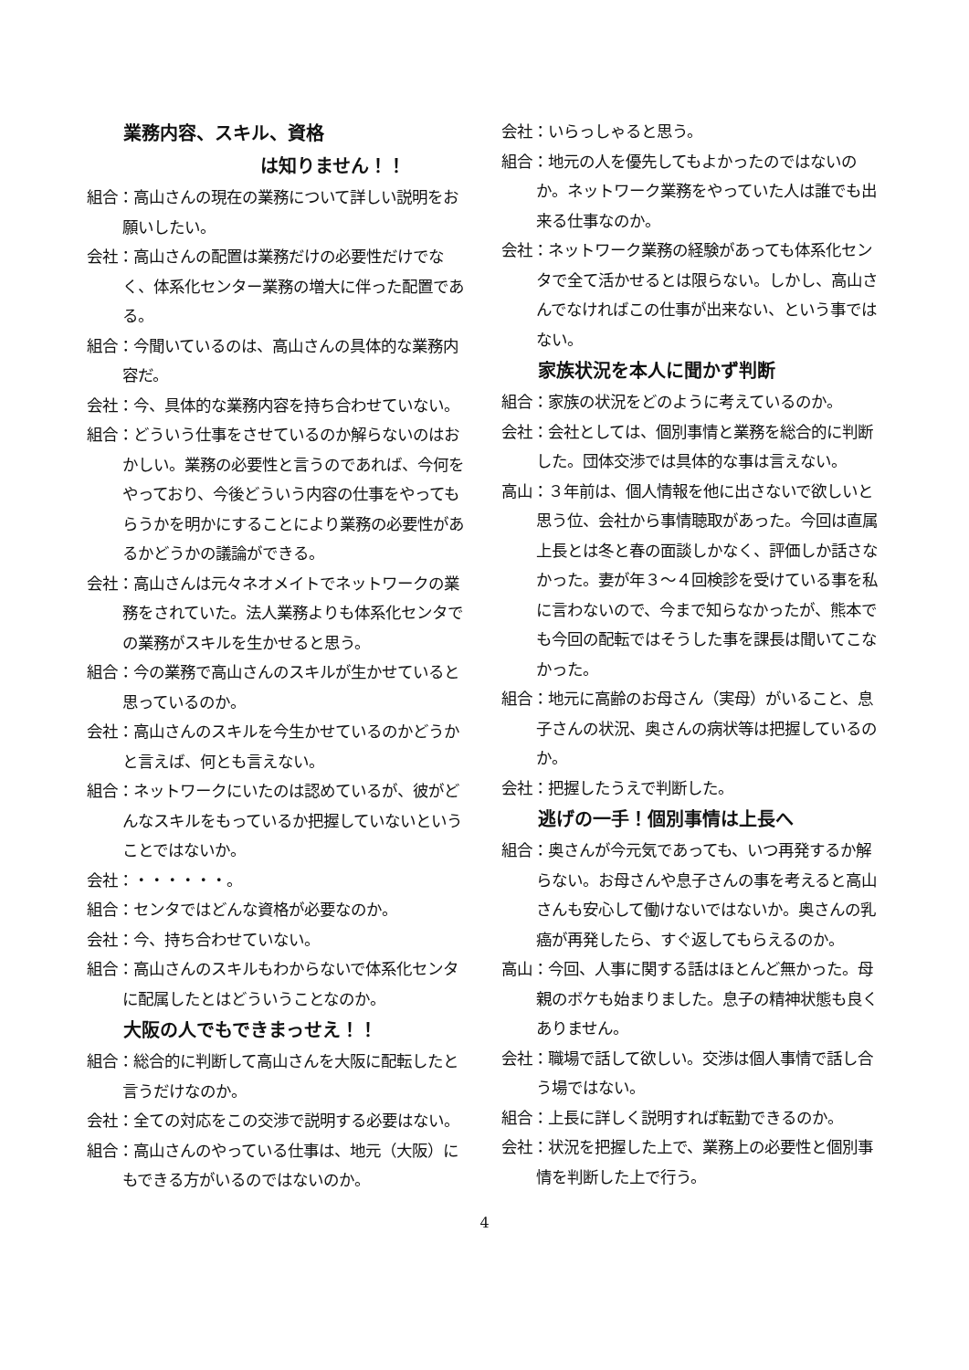業務内容、スキル、資格
は知りません！！
組合：高山さんの現在の業務について詳しい説明をお願いしたい。
会社：高山さんの配置は業務だけの必要性だけでなく、体系化センター業務の増大に伴った配置である。
組合：今聞いているのは、高山さんの具体的な業務内容だ。
会社：今、具体的な業務内容を持ち合わせていない。
組合：どういう仕事をさせているのか解らないのはおかしい。業務の必要性と言うのであれば、今何をやっており、今後どういう内容の仕事をやってもらうかを明かにすることにより業務の必要性があるかどうかの議論ができる。
会社：高山さんは元々ネオメイトでネットワークの業務をされていた。法人業務よりも体系化センタでの業務がスキルを生かせると思う。
組合：今の業務で高山さんのスキルが生かせていると思っているのか。
会社：高山さんのスキルを今生かせているのかどうかと言えば、何とも言えない。
組合：ネットワークにいたのは認めているが、彼がどんなスキルをもっているか把握していないということではないか。
会社：・・・・・・。
組合：センタではどんな資格が必要なのか。
会社：今、持ち合わせていない。
組合：高山さんのスキルもわからないで体系化センタに配属したとはどういうことなのか。
大阪の人でもできまっせえ！！
組合：総合的に判断して高山さんを大阪に配転したと言うだけなのか。
会社：全ての対応をこの交渉で説明する必要はない。
組合：高山さんのやっている仕事は、地元（大阪）にもできる方がいるのではないのか。
会社：いらっしゃると思う。
組合：地元の人を優先してもよかったのではないのか。ネットワーク業務をやっていた人は誰でも出来る仕事なのか。
会社：ネットワーク業務の経験があっても体系化センタで全て活かせるとは限らない。しかし、高山さんでなければこの仕事が出来ない、という事ではない。
家族状況を本人に聞かず判断
組合：家族の状況をどのように考えているのか。
会社：会社としては、個別事情と業務を総合的に判断した。団体交渉では具体的な事は言えない。
高山：３年前は、個人情報を他に出さないで欲しいと思う位、会社から事情聴取があった。今回は直属上長とは冬と春の面談しかなく、評価しか話さなかった。妻が年３～４回検診を受けている事を私に言わないので、今まで知らなかったが、熊本でも今回の配転ではそうした事を課長は聞いてこなかった。
組合：地元に高齢のお母さん（実母）がいること、息子さんの状況、奥さんの病状等は把握しているのか。
会社：把握したうえで判断した。
逃げの一手！個別事情は上長へ
組合：奥さんが今元気であっても、いつ再発するか解らない。お母さんや息子さんの事を考えると高山さんも安心して働けないではないか。奥さんの乳癌が再発したら、すぐ返してもらえるのか。
高山：今回、人事に関する話はほとんど無かった。母親のボケも始まりました。息子の精神状態も良くありません。
会社：職場で話して欲しい。交渉は個人事情で話し合う場ではない。
組合：上長に詳しく説明すれば転勤できるのか。
会社：状況を把握した上で、業務上の必要性と個別事情を判断した上で行う。
4